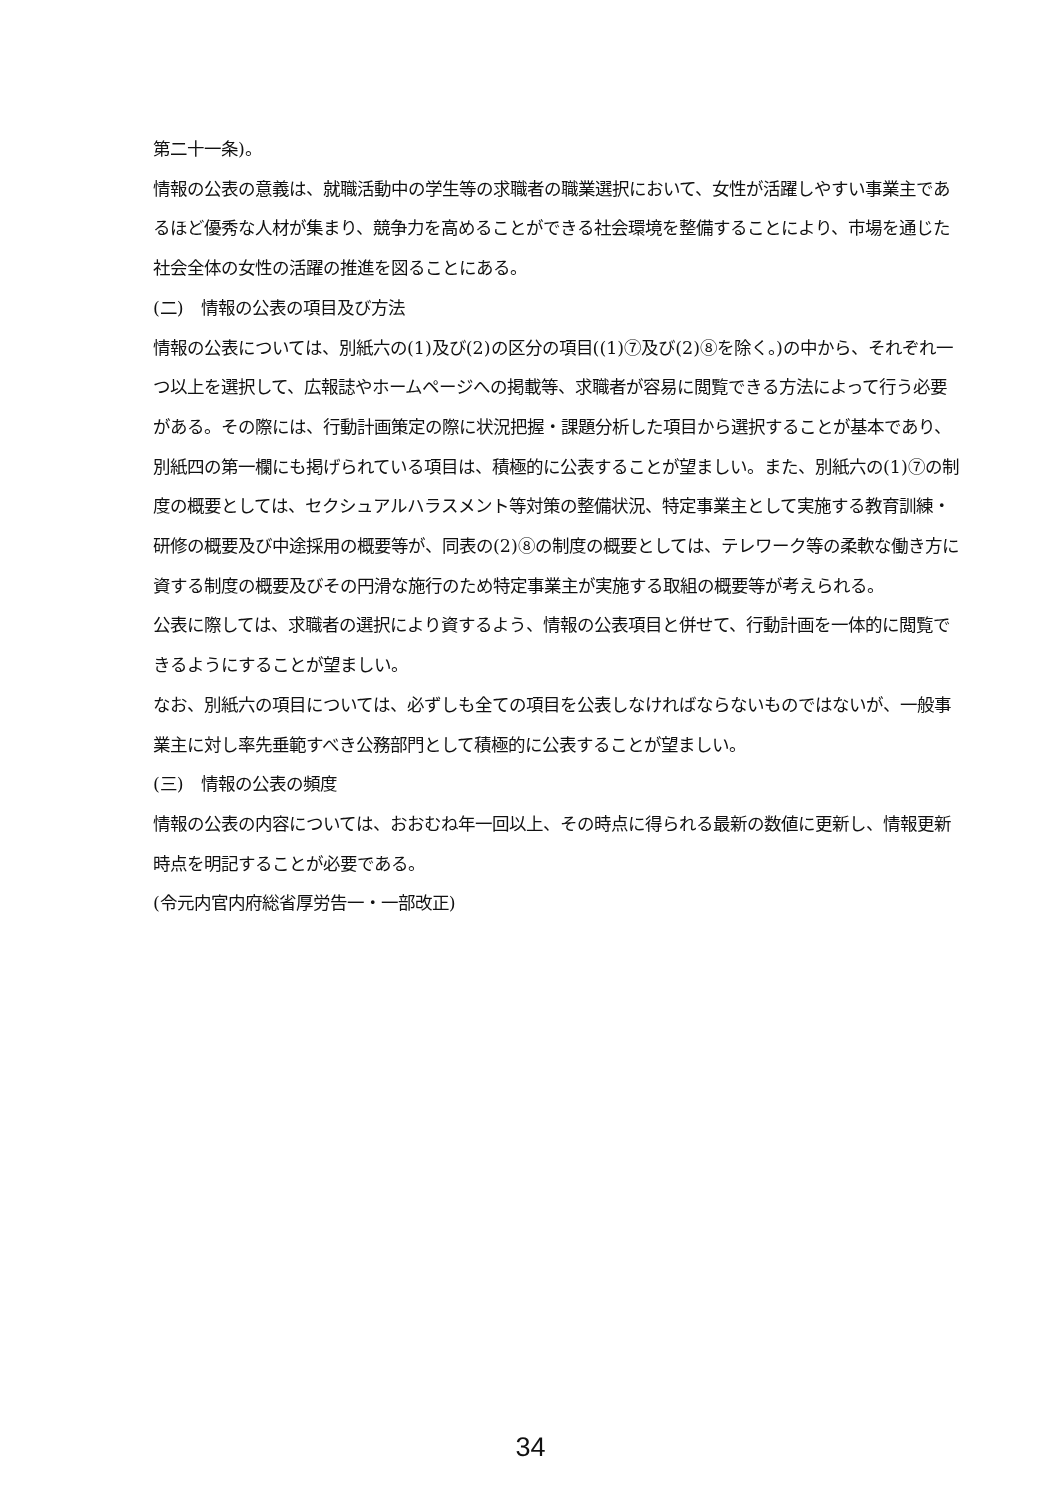第二十一条)。
情報の公表の意義は、就職活動中の学生等の求職者の職業選択において、女性が活躍しやすい事業主であるほど優秀な人材が集まり、競争力を高めることができる社会環境を整備することにより、市場を通じた社会全体の女性の活躍の推進を図ることにある。
(二)　情報の公表の項目及び方法
情報の公表については、別紙六の(1)及び(2)の区分の項目((1)⑦及び(2)⑧を除く。)の中から、それぞれ一つ以上を選択して、広報誌やホームページへの掲載等、求職者が容易に閲覧できる方法によって行う必要がある。その際には、行動計画策定の際に状況把握・課題分析した項目から選択することが基本であり、別紙四の第一欄にも掲げられている項目は、積極的に公表することが望ましい。また、別紙六の(1)⑦の制度の概要としては、セクシュアルハラスメント等対策の整備状況、特定事業主として実施する教育訓練・研修の概要及び中途採用の概要等が、同表の(2)⑧の制度の概要としては、テレワーク等の柔軟な働き方に資する制度の概要及びその円滑な施行のため特定事業主が実施する取組の概要等が考えられる。
公表に際しては、求職者の選択により資するよう、情報の公表項目と併せて、行動計画を一体的に閲覧できるようにすることが望ましい。
なお、別紙六の項目については、必ずしも全ての項目を公表しなければならないものではないが、一般事業主に対し率先垂範すべき公務部門として積極的に公表することが望ましい。
(三)　情報の公表の頻度
情報の公表の内容については、おおむね年一回以上、その時点に得られる最新の数値に更新し、情報更新時点を明記することが必要である。
(令元内官内府総省厚労告一・一部改正)
34